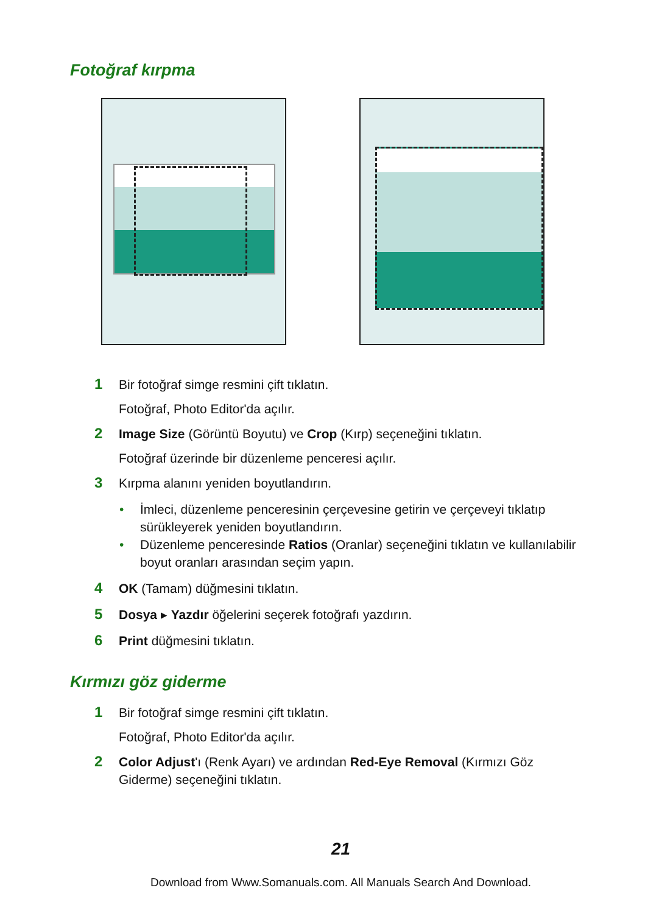Fotoğraf kırpma
1
Bir fotoğraf simge resmini çift tıklatın.
Fotoğraf, Photo Editor'da açılır.
2
Image Size (Görüntü Boyutu) ve Crop (Kırp) seçeneğini tıklatın.
Fotoğraf üzerinde bir düzenleme penceresi açılır.
3
Kırpma alanını yeniden boyutlandırın.
• İmleci, düzenleme penceresinin çerçevesine getirin ve çerçeveyi tıklatıp sürükleyerek yeniden boyutlandırın.
• Düzenleme penceresinde Ratios (Oranlar) seçeneğini tıklatın ve kullanılabilir boyut oranları arasından seçim yapın.
4
OK (Tamam) düğmesini tıklatın.
5
Dosya ▸ Yazdır öğelerini seçerek fotoğrafı yazdırın.
6
Print düğmesini tıklatın.
Kırmızı göz giderme
1
Bir fotoğraf simge resmini çift tıklatın.
Fotoğraf, Photo Editor'da açılır.
2
Color Adjust'ı (Renk Ayarı) ve ardından Red-Eye Removal (Kırmızı Göz Giderme) seçeneğini tıklatın.
21
Download from Www.Somanuals.com. All Manuals Search And Download.